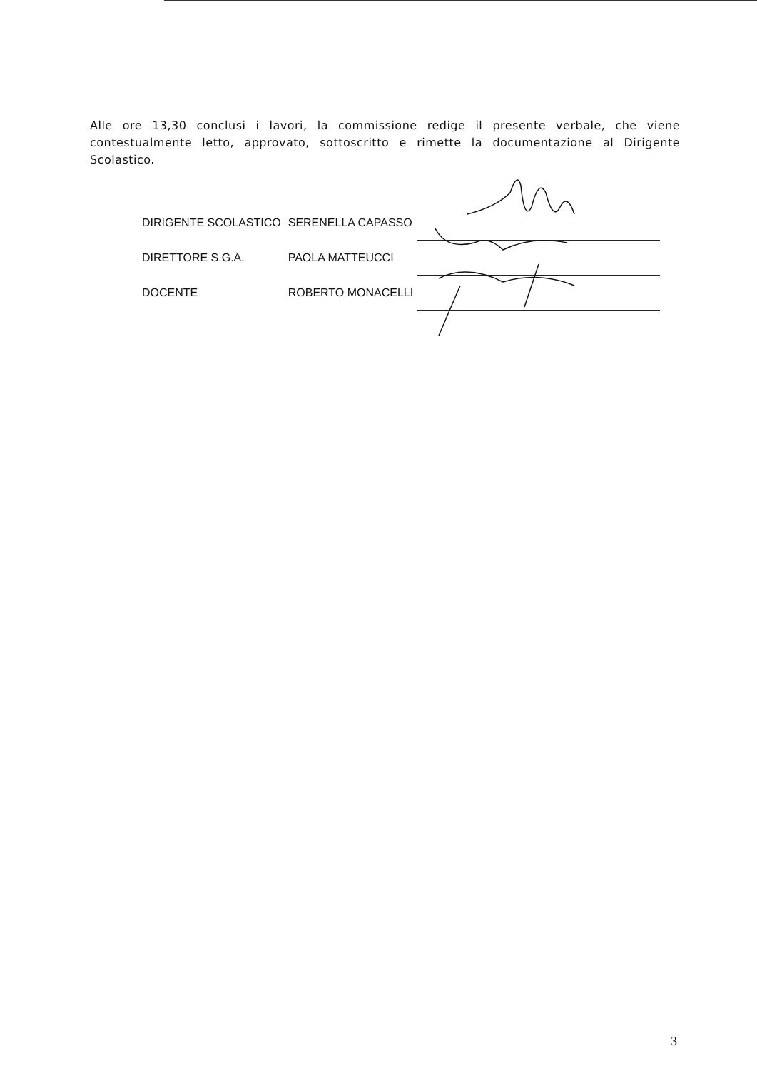Alle ore 13,30 conclusi i lavori, la commissione redige il presente verbale, che viene contestualmente letto, approvato, sottoscritto e rimette la documentazione al Dirigente Scolastico.
| DIRIGENTE SCOLASTICO | SERENELLA CAPASSO | |
| DIRETTORE S.G.A. | PAOLA MATTEUCCI | |
| DOCENTE | ROBERTO MONACELLI | |
3